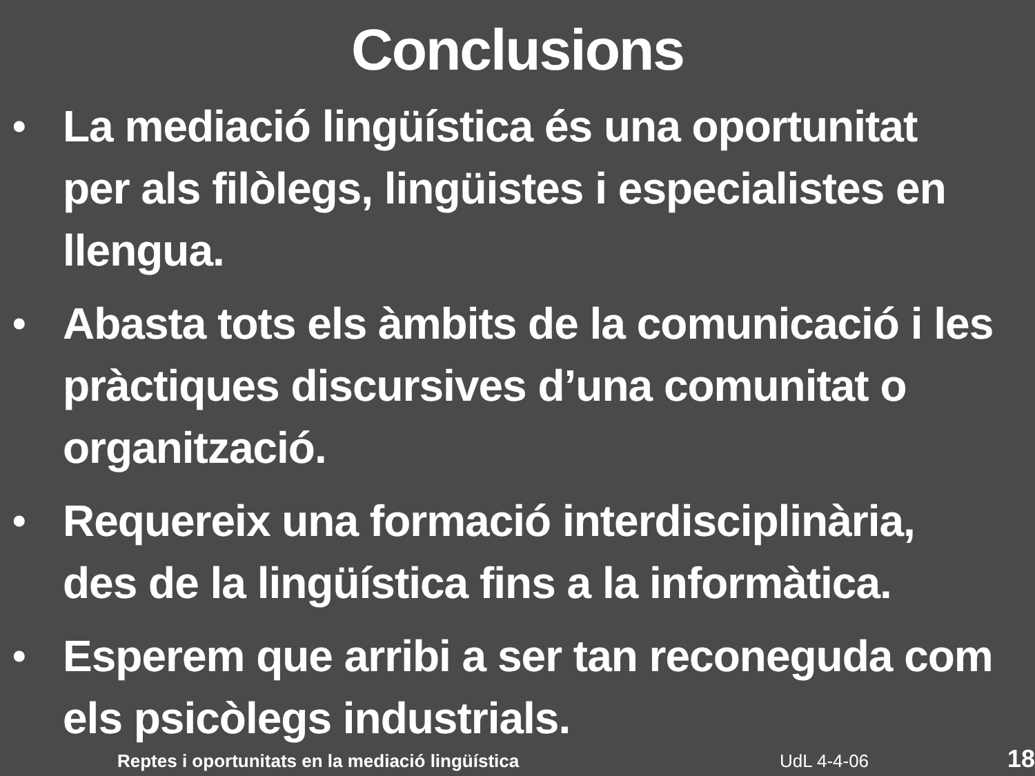Conclusions
• La mediació lingüística és una oportunitat per als filòlegs, lingüistes i especialistes en llengua.
• Abasta tots els àmbits de la comunicació i les pràctiques discursives d’una comunitat o organització.
• Requereix una formació interdisciplinària, des de la lingüística fins a la informàtica.
• Esperem que arribi a ser tan reconeguda com els psicòlegs industrials.
Reptes i oportunitats en la mediació lingüística UdL 4-4-06 18